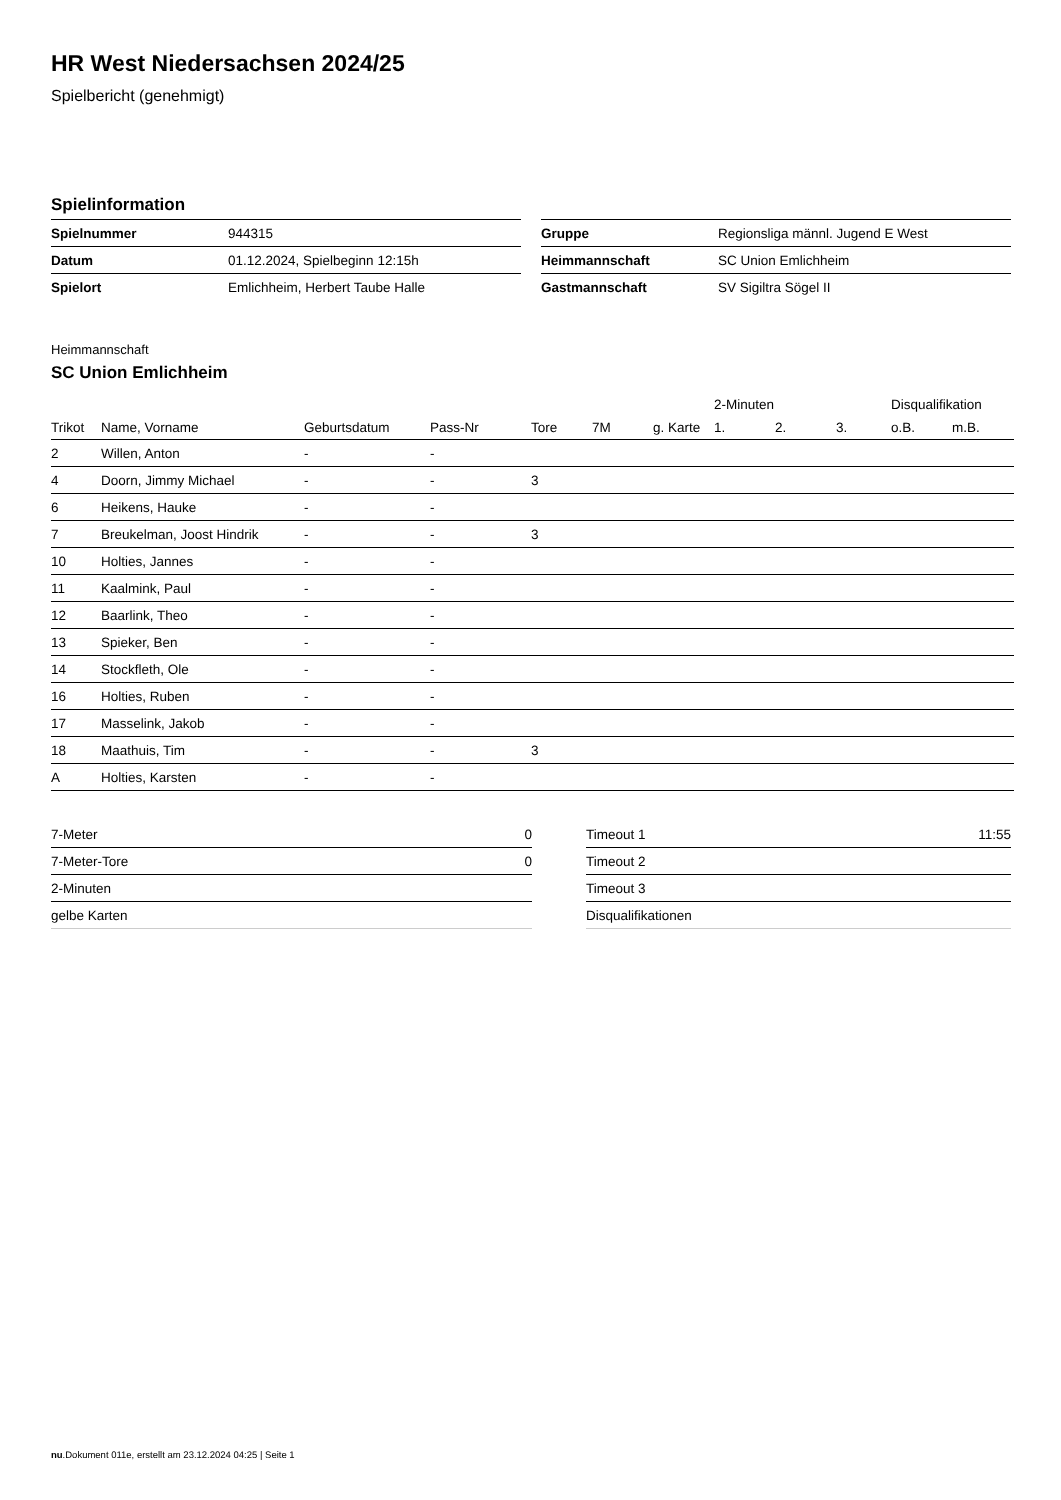HR West Niedersachsen 2024/25
Spielbericht (genehmigt)
Spielinformation
| Spielnummer | 944315 |
| Datum | 01.12.2024, Spielbeginn 12:15h |
| Spielort | Emlichheim, Herbert Taube Halle |
| Gruppe | Regionsliga männl. Jugend E West |
| Heimmannschaft | SC Union Emlichheim |
| Gastmannschaft | SV Sigiltra Sögel II |
Heimmannschaft
SC Union Emlichheim
| | | | | | | | 2-Minuten | | | Disqualifikation | |
| --- | --- | --- | --- | --- | --- | --- | --- | --- | --- | --- | --- |
| Trikot | Name, Vorname | Geburtsdatum | Pass-Nr | Tore | 7M | g. Karte | 1. | 2. | 3. | o.B. | m.B. |
| 2 | Willen, Anton | - | - | | | | | | | | |
| 4 | Doorn, Jimmy Michael | - | - | 3 | | | | | | | |
| 6 | Heikens, Hauke | - | - | | | | | | | | |
| 7 | Breukelman, Joost Hindrik | - | - | 3 | | | | | | | |
| 10 | Holties, Jannes | - | - | | | | | | | | |
| 11 | Kaalmink, Paul | - | - | | | | | | | | |
| 12 | Baarlink, Theo | - | - | | | | | | | | |
| 13 | Spieker, Ben | - | - | | | | | | | | |
| 14 | Stockfleth, Ole | - | - | | | | | | | | |
| 16 | Holties, Ruben | - | - | | | | | | | | |
| 17 | Masselink, Jakob | - | - | | | | | | | | |
| 18 | Maathuis, Tim | - | - | 3 | | | | | | | |
| A | Holties, Karsten | - | - | | | | | | | | |
| 7-Meter | 0 |
| 7-Meter-Tore | 0 |
| 2-Minuten | |
| gelbe Karten | |
| Timeout 1 | 11:55 |
| Timeout 2 | |
| Timeout 3 | |
| Disqualifikationen | |
nu.Dokument 011e, erstellt am 23.12.2024 04:25 | Seite 1